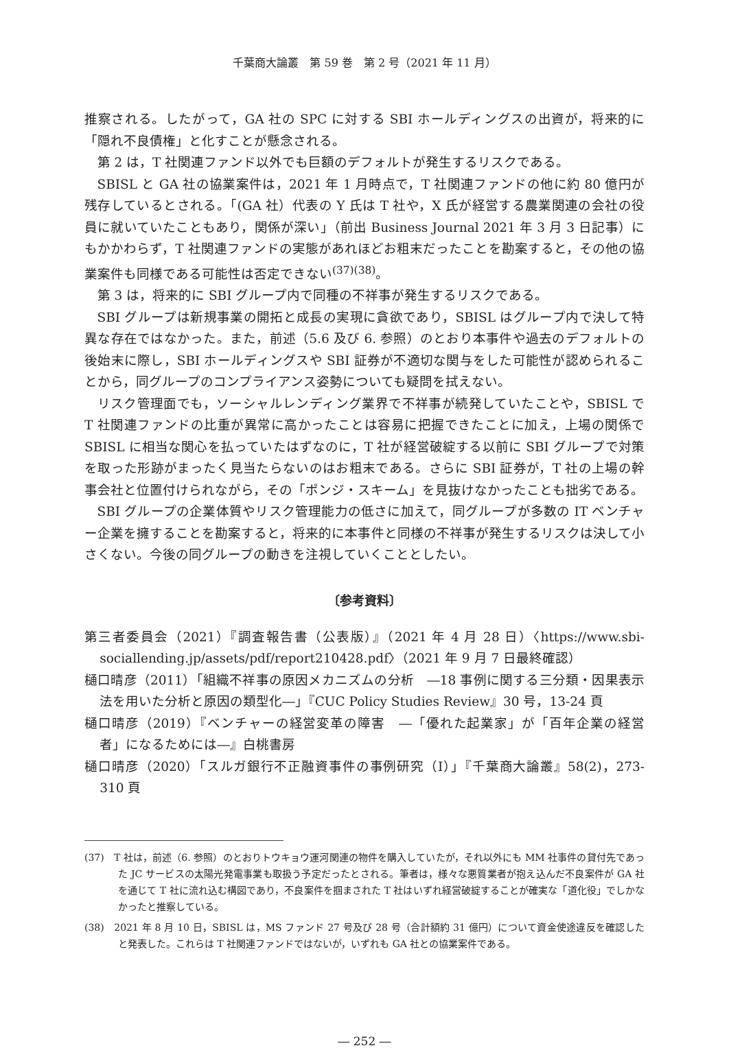千葉商大論叢　第 59 巻　第 2 号（2021 年 11 月）
推察される。したがって，GA 社の SPC に対する SBI ホールディングスの出資が，将来的に「隠れ不良債権」と化すことが懸念される。
第 2 は，T 社関連ファンド以外でも巨額のデフォルトが発生するリスクである。
SBISL と GA 社の協業案件は，2021 年 1 月時点で，T 社関連ファンドの他に約 80 億円が残存しているとされる。「(GA 社）代表の Y 氏は T 社や，X 氏が経営する農業関連の会社の役員に就いていたこともあり，関係が深い」（前出 Business Journal 2021 年 3 月 3 日記事）にもかかわらず，T 社関連ファンドの実態があれほどお粗末だったことを勘案すると，その他の協業案件も同様である可能性は否定できない<sup>(37)(38)</sup>。
第 3 は，将来的に SBI グループ内で同種の不祥事が発生するリスクである。
SBI グループは新規事業の開拓と成長の実現に貪欲であり，SBISL はグループ内で決して特異な存在ではなかった。また，前述（5.6 及び 6. 参照）のとおり本事件や過去のデフォルトの後始末に際し，SBI ホールディングスや SBI 証券が不適切な関与をした可能性が認められることから，同グループのコンプライアンス姿勢についても疑問を拭えない。
リスク管理面でも，ソーシャルレンディング業界で不祥事が続発していたことや，SBISL で T 社関連ファンドの比重が異常に高かったことは容易に把握できたことに加え，上場の関係で SBISL に相当な関心を払っていたはずなのに，T 社が経営破綻する以前に SBI グループで対策を取った形跡がまったく見当たらないのはお粗末である。さらに SBI 証券が，T 社の上場の幹事会社と位置付けられながら，その「ポンジ・スキーム」を見抜けなかったことも拙劣である。
SBI グループの企業体質やリスク管理能力の低さに加えて，同グループが多数の IT ベンチャー企業を擁することを勘案すると，将来的に本事件と同様の不祥事が発生するリスクは決して小さくない。今後の同グループの動きを注視していくこととしたい。
〔参考資料〕
第三者委員会（2021）『調査報告書（公表版）』（2021 年 4 月 28 日）〈https://www.sbi-sociallending.jp/assets/pdf/report210428.pdf〉（2021 年 9 月 7 日最終確認）
樋口晴彦（2011）「組織不祥事の原因メカニズムの分析　―18 事例に関する三分類・因果表示法を用いた分析と原因の類型化―」『CUC Policy Studies Review』30 号，13-24 頁
樋口晴彦（2019）『ベンチャーの経営変革の障害　―「優れた起業家」が「百年企業の経営者」になるためには―』白桃書房
樋口晴彦（2020）「スルガ銀行不正融資事件の事例研究（Ⅰ）」『千葉商大論叢』58(2)，273-310 頁
(37)　T 社は，前述（6. 参照）のとおりトウキョウ運河関連の物件を購入していたが，それ以外にも MM 社事件の貸付先であった JC サービスの太陽光発電事業も取扱う予定だったとされる。筆者は，様々な悪質業者が抱え込んだ不良案件が GA 社を通じて T 社に流れ込む構図であり，不良案件を掴まされた T 社はいずれ経営破綻することが確実な「道化役」でしかなかったと推察している。
(38)　2021 年 8 月 10 日，SBISL は，MS ファンド 27 号及び 28 号（合計額約 31 億円）について資金使途違反を確認したと発表した。これらは T 社関連ファンドではないが，いずれも GA 社との協業案件である。
― 252 ―